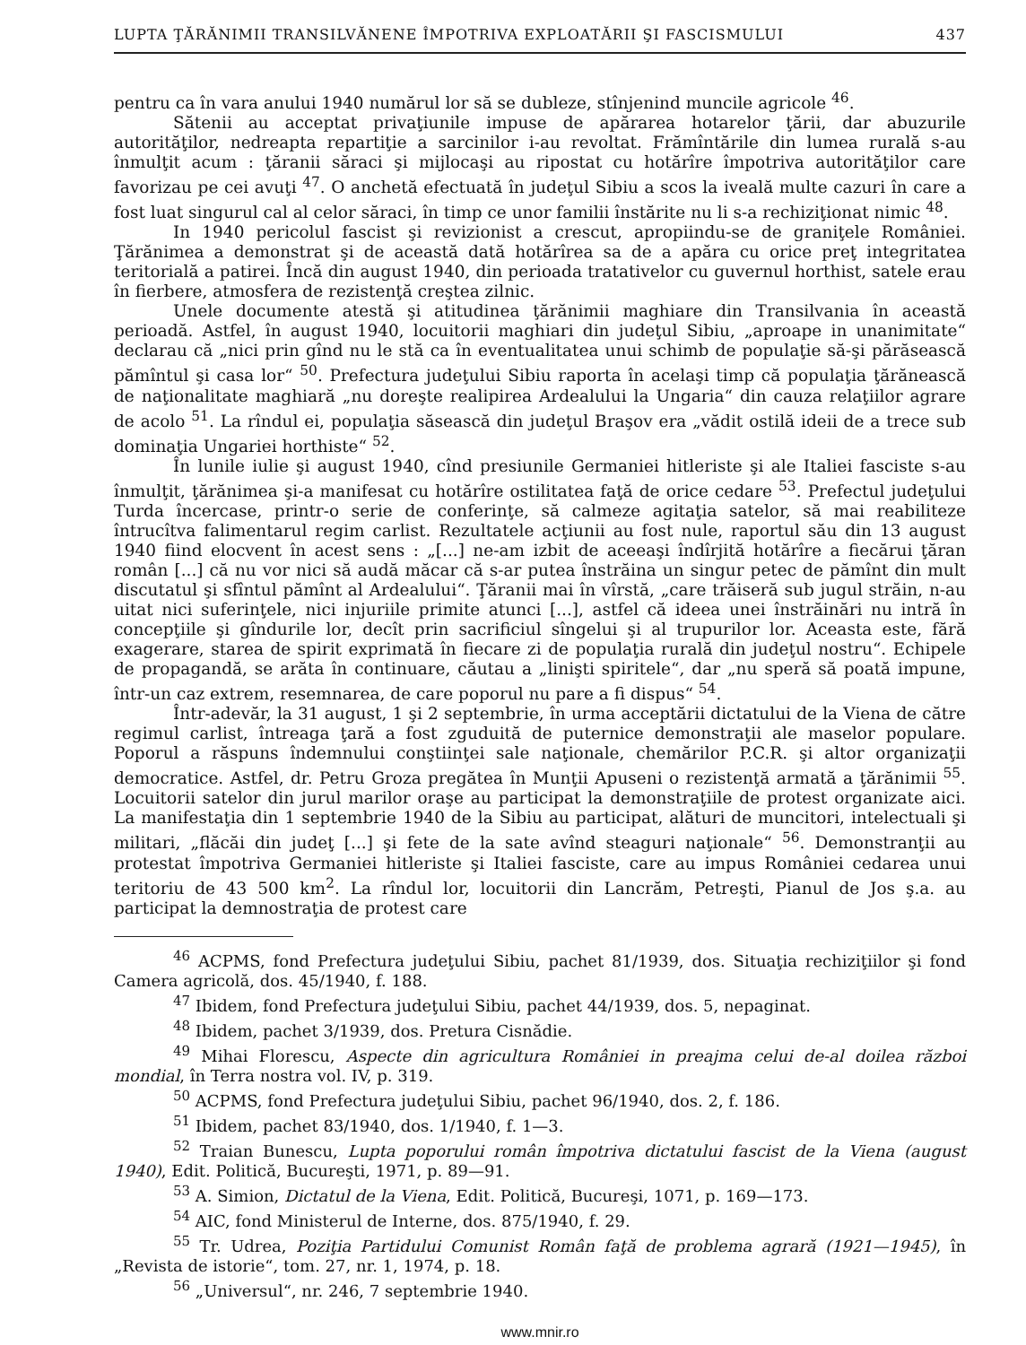LUPTA ŢĂRĂNIMII TRANSILVĂNENE ÎMPOTRIVA EXPLOATĂRII ŞI FASCISMULUI 437
pentru ca în vara anului 1940 numărul lor să se dubleze, stînjenind muncile agricole <sup>46</sup>.
Sătenii au acceptat privaţiunile impuse de apărarea hotarelor ţării, dar abuzurile autorităţilor, nedreapta repartiţie a sarcinilor i-au revoltat. Frămîntările din lumea rurală s-au înmulţit acum : ţăranii săraci şi mijlocaşi au ripostat cu hotărîre împotriva autorităţilor care favorizau pe cei avuţi <sup>47</sup>. O anchetă efectuată în judeţul Sibiu a scos la iveală multe cazuri în care a fost luat singurul cal al celor săraci, în timp ce unor familii înstărite nu li s-a rechiziţionat nimic <sup>48</sup>.
In 1940 pericolul fascist şi revizionist a crescut, apropiindu-se de graniţele României. Ţărănimea a demonstrat şi de această dată hotărîrea sa de a apăra cu orice preţ integritatea teritorială a patirei. Încă din august 1940, din perioada tratativelor cu guvernul horthist, satele erau în fierbere, atmosfera de rezistenţă creştea zilnic.
Unele documente atestă şi atitudinea ţărănimii maghiare din Transilvania în această perioadă. Astfel, în august 1940, locuitorii maghiari din judeţul Sibiu, „aproape in unanimitate“ declarau că „nici prin gînd nu le stă ca în eventualitatea unui schimb de populaţie să-şi părăsească pămîntul şi casa lor“ <sup>50</sup>. Prefectura judeţului Sibiu raporta în acelaşi timp că populaţia ţărănească de naţionalitate maghiară „nu doreşte realipirea Ardealului la Ungaria“ din cauza relaţiilor agrare de acolo <sup>51</sup>. La rîndul ei, populaţia săsească din judeţul Braşov era „vădit ostilă ideii de a trece sub dominaţia Ungariei horthiste“ <sup>52</sup>.
În lunile iulie şi august 1940, cînd presiunile Germaniei hitleriste şi ale Italiei fasciste s-au înmulţit, ţărănimea şi-a manifesat cu hotărîre ostilitatea faţă de orice cedare <sup>53</sup>. Prefectul judeţului Turda încercase, printr-o serie de conferinţe, să calmeze agitaţia satelor, să mai reabiliteze întrucîtva falimentarul regim carlist. Rezultatele acţiunii au fost nule, raportul său din 13 august 1940 fiind elocvent în acest sens : „[...] ne-am izbit de aceeaşi îndîrjită hotărîre a fiecărui ţăran român [...] că nu vor nici să audă măcar că s-ar putea înstrăina un singur petec de pămînt din mult discutatul şi sfîntul pămînt al Ardealului“. Ţăranii mai în vîrstă, „care trăiseră sub jugul străin, n-au uitat nici suferinţele, nici injuriile primite atunci [...], astfel că ideea unei înstrăinări nu intră în concepţiile şi gîndurile lor, decît prin sacrificiul sîngelui şi al trupurilor lor. Aceasta este, fără exagerare, starea de spirit exprimată în fiecare zi de populaţia rurală din judeţul nostru“. Echipele de propagandă, se arăta în continuare, căutau a „linişti spiritele“, dar „nu speră să poată impune, într-un caz extrem, resemnarea, de care poporul nu pare a fi dispus“ <sup>54</sup>.
Într-adevăr, la 31 august, 1 şi 2 septembrie, în urma acceptării dictatului de la Viena de către regimul carlist, întreaga ţară a fost zguduită de puternice demonstraţii ale maselor populare. Poporul a răspuns îndemnului conştiinţei sale naţionale, chemărilor P.C.R. şi altor organizaţii democratice. Astfel, dr. Petru Groza pregătea în Munţii Apuseni o rezistenţă armată a ţărănimii <sup>55</sup>. Locuitorii satelor din jurul marilor oraşe au participat la demonstraţiile de protest organizate aici. La manifestaţia din 1 septembrie 1940 de la Sibiu au participat, alături de muncitori, intelectuali şi militari, „flăcăi din judeţ [...] şi fete de la sate avînd steaguri naţionale“ <sup>56</sup>. Demonstranţii au protestat împotriva Germaniei hitleriste şi Italiei fasciste, care au impus României cedarea unui teritoriu de 43 500 km<sup>2</sup>. La rîndul lor, locuitorii din Lancrăm, Petreşti, Pianul de Jos ş.a. au participat la demnostraţia de protest care
<sup>46</sup> ACPMS, fond Prefectura judeţului Sibiu, pachet 81/1939, dos. Situaţia rechiziţiilor şi fond Camera agricolă, dos. 45/1940, f. 188.
<sup>47</sup> Ibidem, fond Prefectura judeţului Sibiu, pachet 44/1939, dos. 5, nepaginat.
<sup>48</sup> Ibidem, pachet 3/1939, dos. Pretura Cisnădie.
<sup>49</sup> Mihai Florescu, Aspecte din agricultura României in preajma celui de-al doilea război mondial, în Terra nostra vol. IV, p. 319.
<sup>50</sup> ACPMS, fond Prefectura judeţului Sibiu, pachet 96/1940, dos. 2, f. 186.
<sup>51</sup> Ibidem, pachet 83/1940, dos. 1/1940, f. 1—3.
<sup>52</sup> Traian Bunescu, Lupta poporului român împotriva dictatului fascist de la Viena (august 1940), Edit. Politică, Bucureşti, 1971, p. 89—91.
<sup>53</sup> A. Simion, Dictatul de la Viena, Edit. Politică, Bucureşi, 1071, p. 169—173.
<sup>54</sup> AIC, fond Ministerul de Interne, dos. 875/1940, f. 29.
<sup>55</sup> Tr. Udrea, Poziţia Partidului Comunist Român faţă de problema agrară (1921—1945), în „Revista de istorie“, tom. 27, nr. 1, 1974, p. 18.
<sup>56</sup> „Universul“, nr. 246, 7 septembrie 1940.
www.mnir.ro